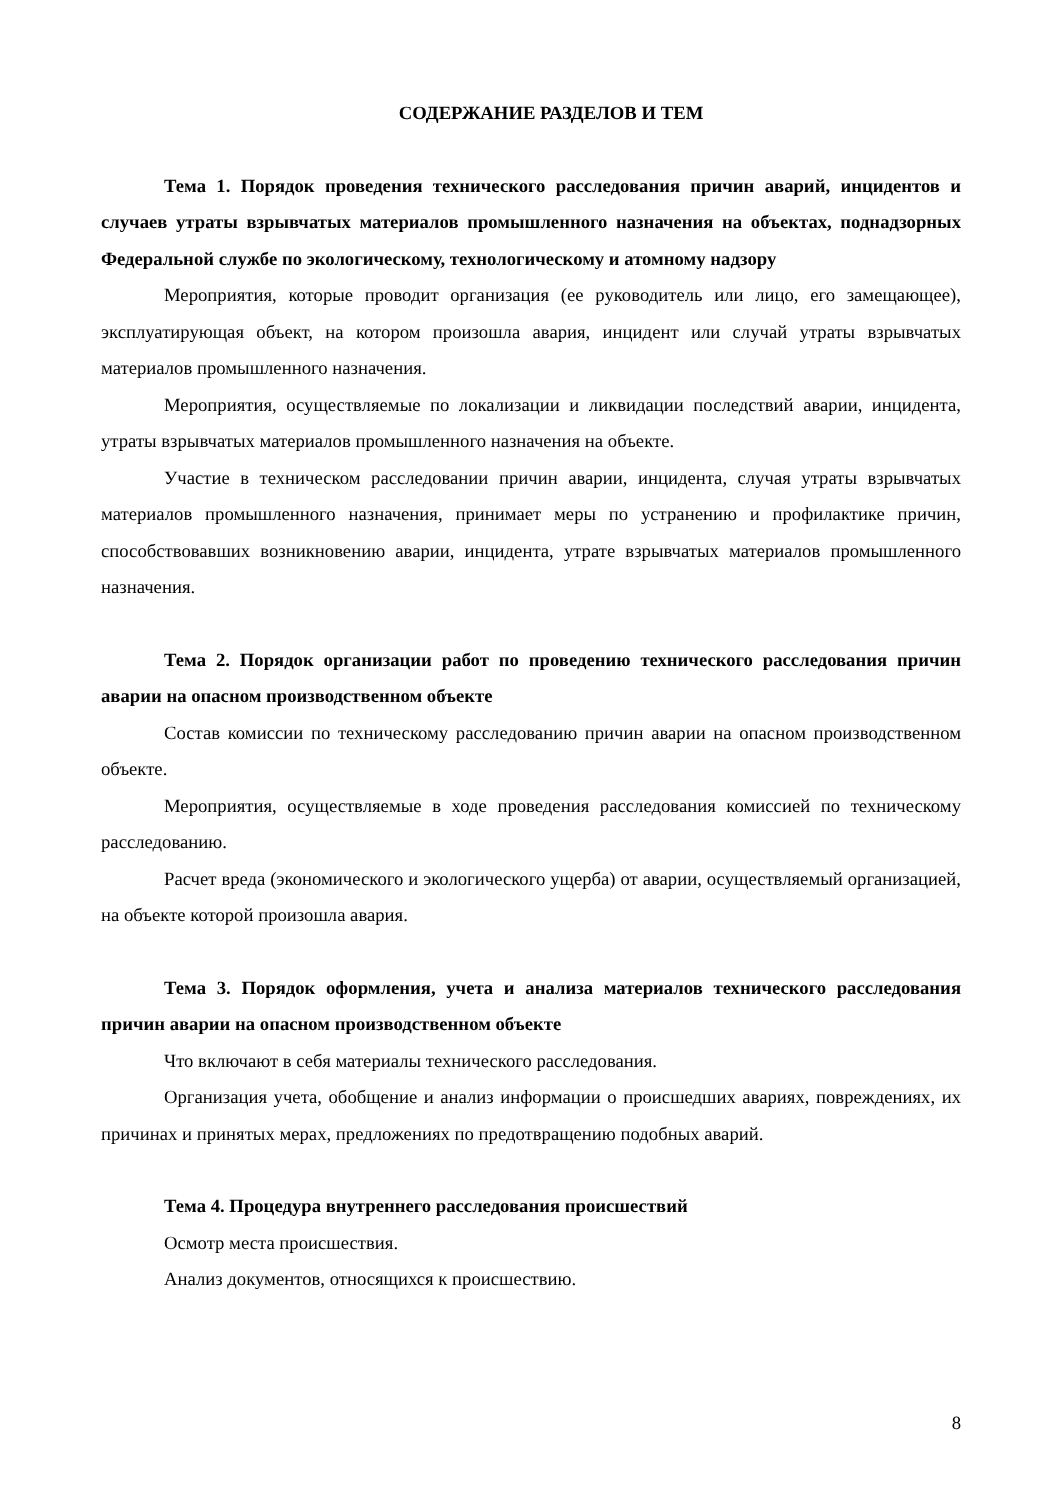СОДЕРЖАНИЕ РАЗДЕЛОВ И ТЕМ
Тема 1. Порядок проведения технического расследования причин аварий, инцидентов и случаев утраты взрывчатых материалов промышленного назначения на объектах, поднадзорных Федеральной службе по экологическому, технологическому и атомному надзору
Мероприятия, которые проводит организация (ее руководитель или лицо, его замещающее), эксплуатирующая объект, на котором произошла авария, инцидент или случай утраты взрывчатых материалов промышленного назначения.
Мероприятия, осуществляемые по локализации и ликвидации последствий аварии, инцидента, утраты взрывчатых материалов промышленного назначения на объекте.
Участие в техническом расследовании причин аварии, инцидента, случая утраты взрывчатых материалов промышленного назначения, принимает меры по устранению и профилактике причин, способствовавших возникновению аварии, инцидента, утрате взрывчатых материалов промышленного назначения.
Тема 2. Порядок организации работ по проведению технического расследования причин аварии на опасном производственном объекте
Состав комиссии по техническому расследованию причин аварии на опасном производственном объекте.
Мероприятия, осуществляемые в ходе проведения расследования комиссией по техническому расследованию.
Расчет вреда (экономического и экологического ущерба) от аварии, осуществляемый организацией, на объекте которой произошла авария.
Тема 3. Порядок оформления, учета и анализа материалов технического расследования причин аварии на опасном производственном объекте
Что включают в себя материалы технического расследования.
Организация учета, обобщение и анализ информации о происшедших авариях, повреждениях, их причинах и принятых мерах, предложениях по предотвращению подобных аварий.
Тема 4. Процедура внутреннего расследования происшествий
Осмотр места происшествия.
Анализ документов, относящихся к происшествию.
8